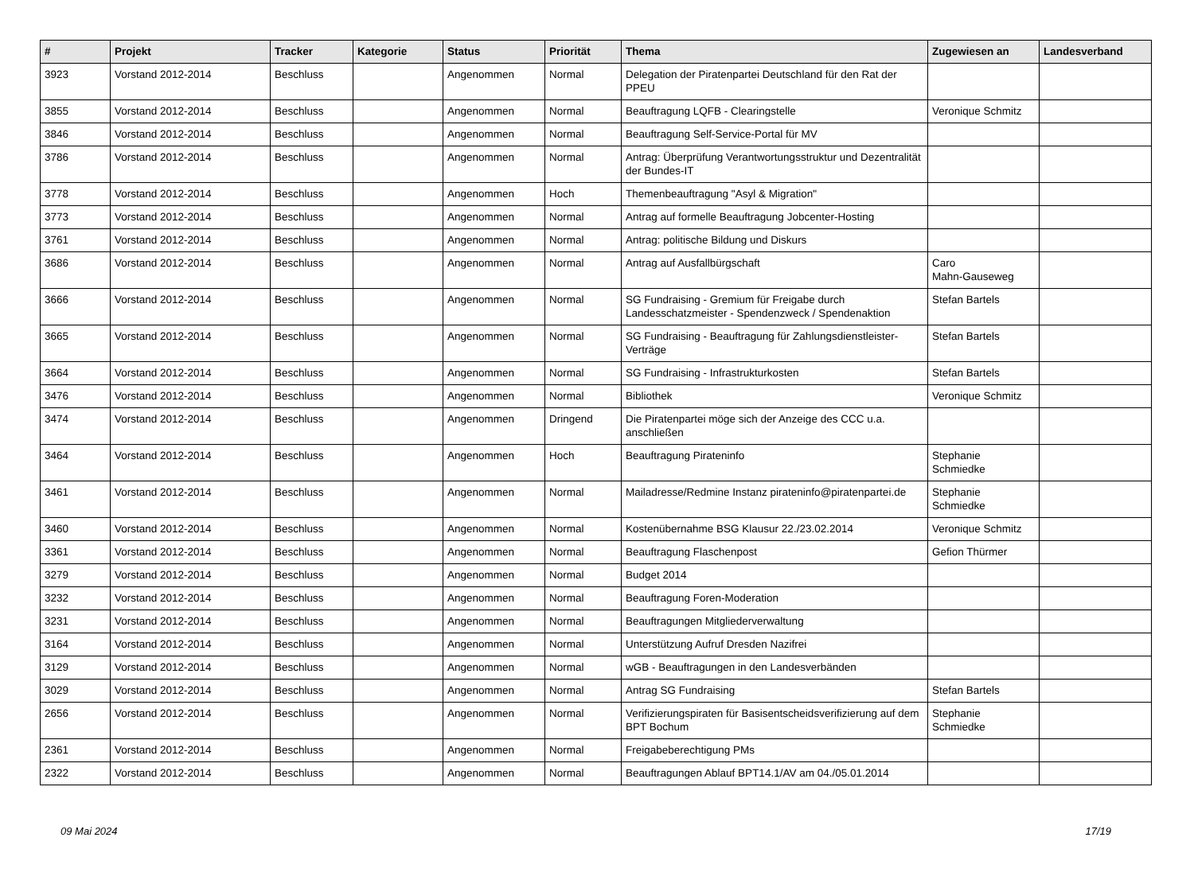| # | Projekt | Tracker | Kategorie | Status | Priorität | Thema | Zugewiesen an | Landesverband |
| --- | --- | --- | --- | --- | --- | --- | --- | --- |
| 3923 | Vorstand 2012-2014 | Beschluss | | Angenommen | Normal | Delegation der Piratenpartei Deutschland für den Rat der PPEU | | |
| 3855 | Vorstand 2012-2014 | Beschluss | | Angenommen | Normal | Beauftragung LQFB - Clearingstelle | Veronique Schmitz | |
| 3846 | Vorstand 2012-2014 | Beschluss | | Angenommen | Normal | Beauftragung Self-Service-Portal für MV | | |
| 3786 | Vorstand 2012-2014 | Beschluss | | Angenommen | Normal | Antrag: Überprüfung Verantwortungsstruktur und Dezentralität der Bundes-IT | | |
| 3778 | Vorstand 2012-2014 | Beschluss | | Angenommen | Hoch | Themenbeauftragung "Asyl & Migration" | | |
| 3773 | Vorstand 2012-2014 | Beschluss | | Angenommen | Normal | Antrag auf formelle Beauftragung Jobcenter-Hosting | | |
| 3761 | Vorstand 2012-2014 | Beschluss | | Angenommen | Normal | Antrag: politische Bildung und Diskurs | | |
| 3686 | Vorstand 2012-2014 | Beschluss | | Angenommen | Normal | Antrag auf Ausfallbürgschaft | Caro Mahn-Gauseweg | |
| 3666 | Vorstand 2012-2014 | Beschluss | | Angenommen | Normal | SG Fundraising - Gremium für Freigabe durch Landesschatzmeister - Spendenzweck / Spendenaktion | Stefan Bartels | |
| 3665 | Vorstand 2012-2014 | Beschluss | | Angenommen | Normal | SG Fundraising - Beauftragung für Zahlungsdienstleister-Verträge | Stefan Bartels | |
| 3664 | Vorstand 2012-2014 | Beschluss | | Angenommen | Normal | SG Fundraising - Infrastrukturkosten | Stefan Bartels | |
| 3476 | Vorstand 2012-2014 | Beschluss | | Angenommen | Normal | Bibliothek | Veronique Schmitz | |
| 3474 | Vorstand 2012-2014 | Beschluss | | Angenommen | Dringend | Die Piratenpartei möge sich der Anzeige des CCC u.a. anschließen | | |
| 3464 | Vorstand 2012-2014 | Beschluss | | Angenommen | Hoch | Beauftragung Pirateninfo | Stephanie Schmiedke | |
| 3461 | Vorstand 2012-2014 | Beschluss | | Angenommen | Normal | Mailadresse/Redmine Instanz pirateninfo@piratenpartei.de | Stephanie Schmiedke | |
| 3460 | Vorstand 2012-2014 | Beschluss | | Angenommen | Normal | Kostenübernahme BSG Klausur 22./23.02.2014 | Veronique Schmitz | |
| 3361 | Vorstand 2012-2014 | Beschluss | | Angenommen | Normal | Beauftragung Flaschenpost | Gefion Thürmer | |
| 3279 | Vorstand 2012-2014 | Beschluss | | Angenommen | Normal | Budget 2014 | | |
| 3232 | Vorstand 2012-2014 | Beschluss | | Angenommen | Normal | Beauftragung Foren-Moderation | | |
| 3231 | Vorstand 2012-2014 | Beschluss | | Angenommen | Normal | Beauftragungen Mitgliederverwaltung | | |
| 3164 | Vorstand 2012-2014 | Beschluss | | Angenommen | Normal | Unterstützung Aufruf Dresden Nazifrei | | |
| 3129 | Vorstand 2012-2014 | Beschluss | | Angenommen | Normal | wGB - Beauftragungen in den Landesverbänden | | |
| 3029 | Vorstand 2012-2014 | Beschluss | | Angenommen | Normal | Antrag SG Fundraising | Stefan Bartels | |
| 2656 | Vorstand 2012-2014 | Beschluss | | Angenommen | Normal | Verifizierungspiraten für Basisentscheidsverifizierung auf dem BPT Bochum | Stephanie Schmiedke | |
| 2361 | Vorstand 2012-2014 | Beschluss | | Angenommen | Normal | Freigabeberechtigung PMs | | |
| 2322 | Vorstand 2012-2014 | Beschluss | | Angenommen | Normal | Beauftragungen Ablauf BPT14.1/AV am 04./05.01.2014 | | |
09 Mai 2024 17/19